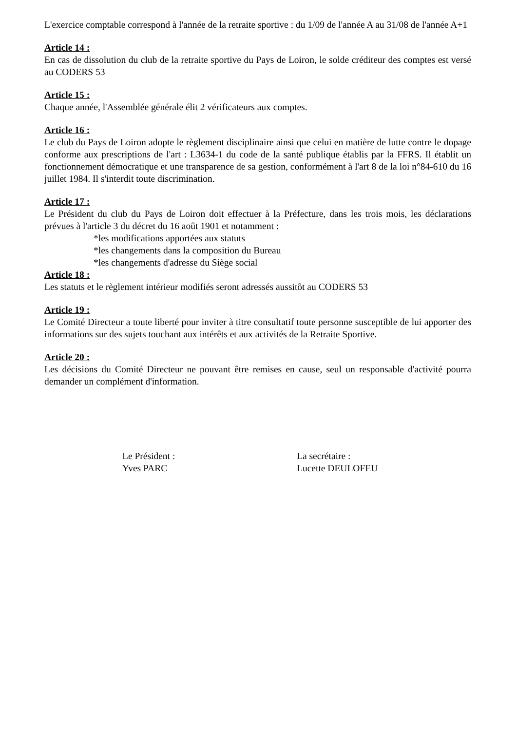L'exercice comptable correspond à l'année de la retraite sportive : du 1/09 de l'année A au 31/08 de l'année A+1
Article 14 :
En cas de dissolution du club de la retraite sportive du Pays de Loiron, le solde créditeur des comptes est versé au CODERS 53
Article 15 :
Chaque année, l'Assemblée générale élit 2 vérificateurs aux comptes.
Article 16 :
Le club du Pays de Loiron adopte le règlement disciplinaire ainsi que celui en matière de lutte contre le dopage conforme aux prescriptions de l'art : L3634-1 du code de la santé publique établis par la FFRS. Il établit un fonctionnement démocratique et une transparence de sa gestion, conformément à l'art 8 de la loi n°84-610 du 16 juillet 1984. Il s'interdit toute discrimination.
Article 17 :
Le Président du club du Pays de Loiron doit effectuer à la Préfecture, dans les trois mois, les déclarations prévues à l'article 3 du décret du 16 août 1901 et notamment :
*les modifications apportées aux statuts
*les changements dans la composition du Bureau
*les changements d'adresse du Siège social
Article 18 :
Les statuts et le règlement intérieur modifiés seront adressés aussitôt au CODERS 53
Article 19 :
Le Comité Directeur a toute liberté pour inviter à titre consultatif toute personne susceptible de lui apporter des informations sur des sujets touchant aux intérêts et aux activités de la Retraite Sportive.
Article 20 :
Les décisions du Comité Directeur ne pouvant être remises en cause, seul un responsable d'activité pourra demander un complément d'information.
Le Président :
Yves PARC
La secrétaire :
Lucette DEULOFEU